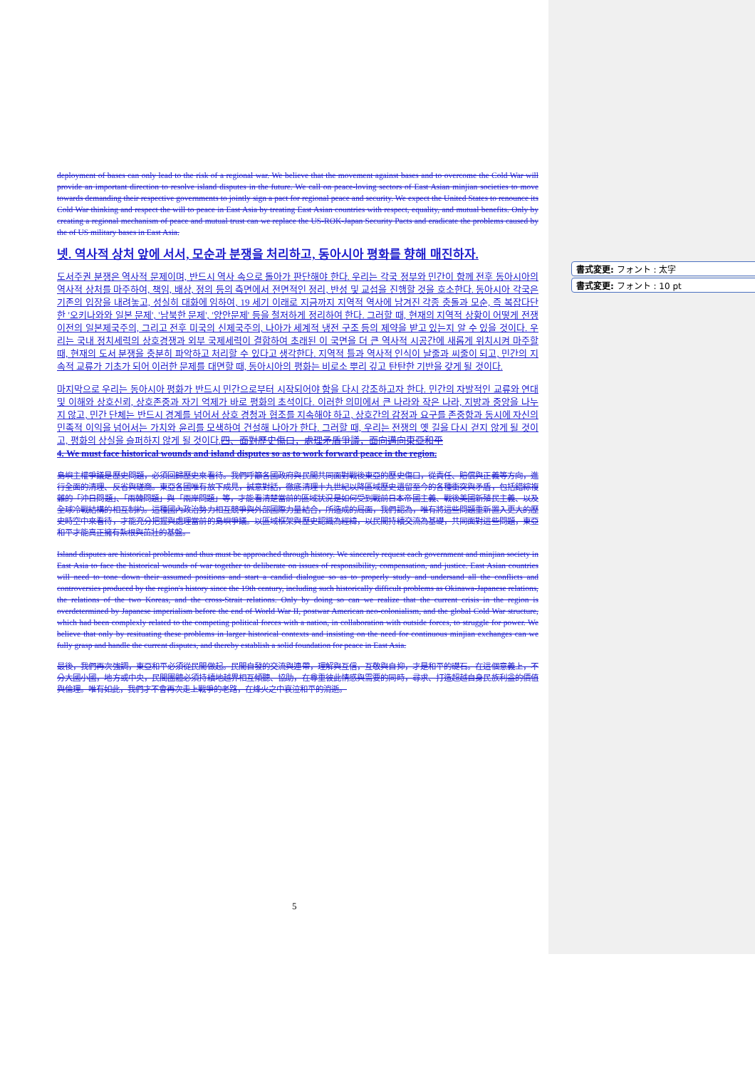書式変更: フォント : 太字
書式変更: フォント : 10 pt
deployment of bases can only lead to the risk of a regional war. We believe that the movement against bases and to overcome the Cold War will provide an important direction to resolve island disputes in the future. We call on peace-loving sectors of East Asian minjian societies to move towards demanding their respective governments to jointly sign a pact for regional peace and security. We expect the United States to renounce its Cold War thinking and respect the will to peace in East Asia by treating East Asian countries with respect, equality, and mutual benefits. Only by creating a regional mechanism of peace and mutual trust can we replace the US-ROK-Japan Security Pacts and eradicate the problems caused by the of US military bases in East Asia.
넷. 역사적 상처 앞에 서서, 모순과 분쟁을 처리하고, 동아시아 평화를 향해 매진하자.
도서주권 분쟁은 역사적 문제이며, 반드시 역사 속으로 돌아가 판단해야 한다. 우리는 각국 정부와 민간이 함께 전후 동아시아의 역사적 상처를 마주하여, 책임, 배상, 정의 등의 측면에서 전면적인 정리, 반성 및 교섭을 진행할 것을 호소한다. 동아시아 각국은 기존의 입장을 내려놓고, 성실히 대화에 임하여, 19 세기 이래로 지금까지 지역적 역사에 남겨진 각종 충돌과 모순, 즉 복잡다단한 '오키나와와 일본 문제', '남북한 문제', '양안문제' 등을 철저하게 정리하여 한다. 그러할 때, 현재의 지역적 상황이 어떻게 전쟁 이전의 일본제국주의, 그리고 전후 미국의 신제국주의, 나아가 세계적 냉전 구조 등의 제약을 받고 있는지 알 수 있을 것이다. 우리는 국내 정치세력의 상호경쟁과 외부 국제세력이 결합하여 초래된 이 국면을 더 큰 역사적 시공간에 새롭게 위치시켜 마주할 때, 현재의 도서 분쟁을 충분히 파악하고 처리할 수 있다고 생각한다. 지역적 틀과 역사적 인식이 날줄과 씨줄이 되고, 민간의 지속적 교류가 기초가 되어 이러한 문제를 대면할 때, 동아시아의 평화는 비로소 뿌리 깊고 탄탄한 기반을 갖게 될 것이다.
마지막으로 우리는 동아시아 평화가 반드시 민간으로부터 시작되어야 함을 다시 강조하고자 한다. 민간의 자발적인 교류와 연대 및 이해와 상호신뢰, 상호존중과 자기 억제가 바로 평화의 초석이다. 이러한 의미에서 큰 나라와 작은 나라, 지방과 중앙을 나누지 않고, 민간 단체는 반드시 경계를 넘어서 상호 경청과 협조를 지속해야 하고, 상호간의 감정과 요구를 존중함과 동시에 자신의 민족적 이익을 넘어서는 가치와 윤리를 모색하여 건설해 나아가 한다. 그러할 때, 우리는 전쟁의 옛 길을 다시 걷지 않게 될 것이고, 평화의 상실을 슬퍼하지 않게 될 것이다.四、面對歷史傷口，處理矛盾爭議，面向邁向東亞和平
4. We must face historical wounds and island disputes so as to work forward peace in the region.
島嶼主權爭議是歷史問題，必須回歸歷史來看待。我們呼籲各國政府與民間共同面對戰後東亞的歷史傷口，從責任、賠償與正義等方向，進行全面的清理、反省與磋商。東亞各國唯有放下成見，誠意對話，徹底清理十九世紀以降區域歷史遺留至今的各種衝突與矛盾，包括錯綜複雜的「沖日問題」、「兩韓問題」與「兩岸問題」等，才能看清楚當前的區域狀況是如何受到戰前日本帝國主義、戰後美國新殖民主義、以及全球冷戰結構的相互制約。這種國內政治勢力相互競爭與外部國際力量結合，所造成的局面，我們認為，唯有將這些問題重新置入更大的歷史時空中來看待，才能充分把握與處理當前的島嶼爭議。以區域框架與歷史認識為經緯，以民間持續交流為基礎，共同面對這些問題，東亞和平才能真正擁有紮根與茁壯的基盤。
Island disputes are historical problems and thus must be approached through history. We sincerely request each government and minjian society in East Asia to face the historical wounds of war together to deliberate on issues of responsibility, compensation, and justice. East Asian countries will need to tone down their assumed positions and start a candid dialogue so as to properly study and undersand all the conflicts and controversies produced by the region's history since the 19th century, including such historically difficult problems as Okinawa-Japanese relations, the relations of the two Koreas, and the cross-Strait relations. Only by doing so can we realize that the current crisis in the region is overdetermined by Japanese imperialism before the end of World War II, postwar American neo-colonialism, and the global Cold War structure, which had been complexly related to the competing political forces with a nation, in collaboration with outside forces, to struggle for power. We believe that only by resituating these problems in larger historical contexts and insisting on the need for continuous minjian exchanges can we fully grasp and handle the current disputes, and thereby establish a solid foundation for peace in East Asia.
最後，我們再次強調，東亞和平必須從民間做起。民間自發的交流與連帶，理解與互信，互敬與自抑，才是和平的礎石。在這個意義上，不分大國小國，地方或中央，民間團體必須持續地越界相互傾聽、協助，在尊重彼此情感與需要的同時，尋求、打造超越自身民族利益的價值與倫理。唯有如此，我們才不會再次走上戰爭的老路，在烽火之中哀泣和平的消逝。
5